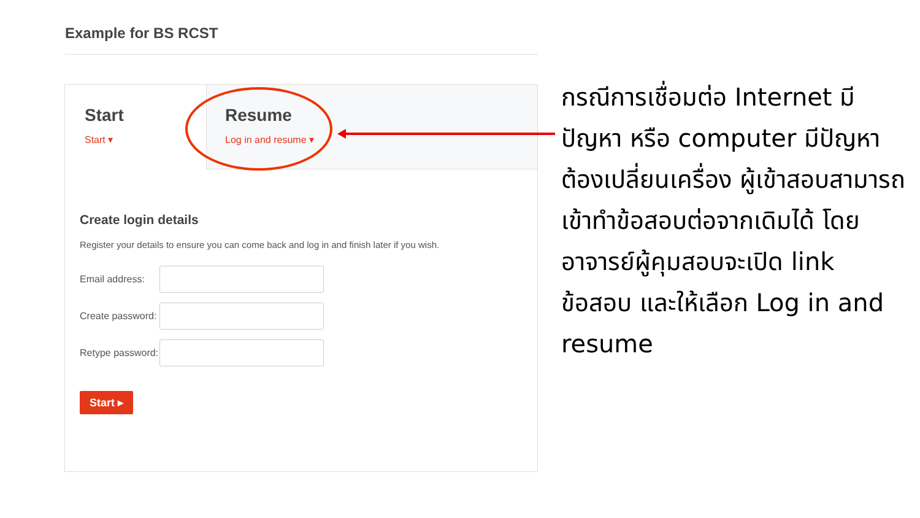Example for BS RCST
Start
Start ▾
Resume
Log in and resume ▾
Create login details
Register your details to ensure you can come back and log in and finish later if you wish.
Email address:
Create password:
Retype password:
Start ▸
กรณีการเชื่อมต่อ Internet มีปัญหา หรือ computer มีปัญหาต้องเปลี่ยนเครื่อง ผู้เข้าสอบสามารถเข้าทำข้อสอบต่อจากเดิมได้ โดยอาจารย์ผู้คุมสอบจะเปิด link ข้อสอบ และให้เลือก Log in and resume